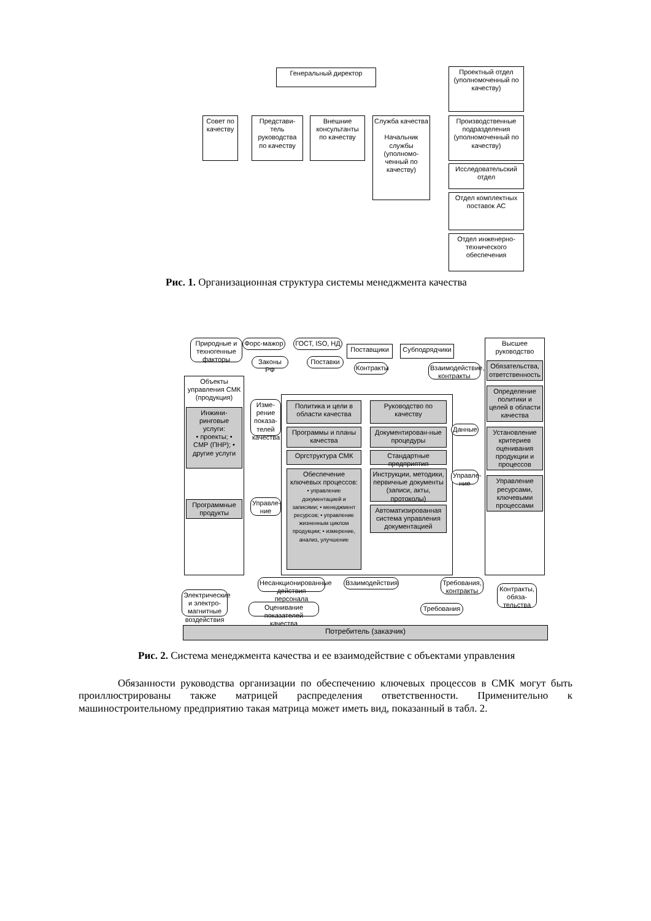Генеральный директор
Совет по качеству
Представи-тель руководства по качеству
Внешние консультанты по качеству
Служба качества
Начальник службы (уполномо-ченный по качеству)
Проектный отдел (уполномоченный по качеству)
Производственные подразделения (уполномоченный по качеству)
Исследовательский отдел
Отдел комплектных поставок АС
Отдел инженерно-технического обеспечения
Рис. 1. Организационная структура системы менеджмента качества
Природные и техногенные факторы
Форс-мажор
ГОСТ, ISO, НД
Законы РФ Поставки
Поставщики Субподрядчики
Объекты управления СМК (продукция)
Инжини-ринговые услуги:
• проекты; • СМР (ПНР); • другие услуги
Программные продукты
Изме-рение показа-телей качества
Политика и цели в области качества
Программы и планы качества
Оргструктура СМК
Обеспечение ключевых процессов:
• управление документацией и записями; • менеджмент ресурсов; • управление жизненным циклом продукции; • измерение, анализ, улучшение
Руководство по качеству
Документирован-ные процедуры
Стандартные предприятия
Инструкции, методики, первичные документы (записи, акты, протоколы)
Автоматизированная система управления документацией
Управле-ние
Данные
Управле-ние
Взаимодействие, контракты
Контракты
Высшее руководство
Обязательства, ответственность
Определение политики и целей в области качества
Установление критериев оценивания продукции и процессов
Управление ресурсами, ключевыми процессами
Электрические и электро-магнитные воздействия
Несанкционированные действия персонала
Оценивание показателей качества
Взаимодействия
Требования
Требования, контракты
Контракты, обяза-тельства
Потребитель (заказчик)
Рис. 2. Система менеджмента качества и ее взаимодействие с объектами управления
Обязанности руководства организации по обеспечению ключевых процессов в СМК могут быть проиллюстрированы также матрицей распределения ответственности. Применительно к машиностроительному предприятию такая матрица может иметь вид, показанный в табл. 2.